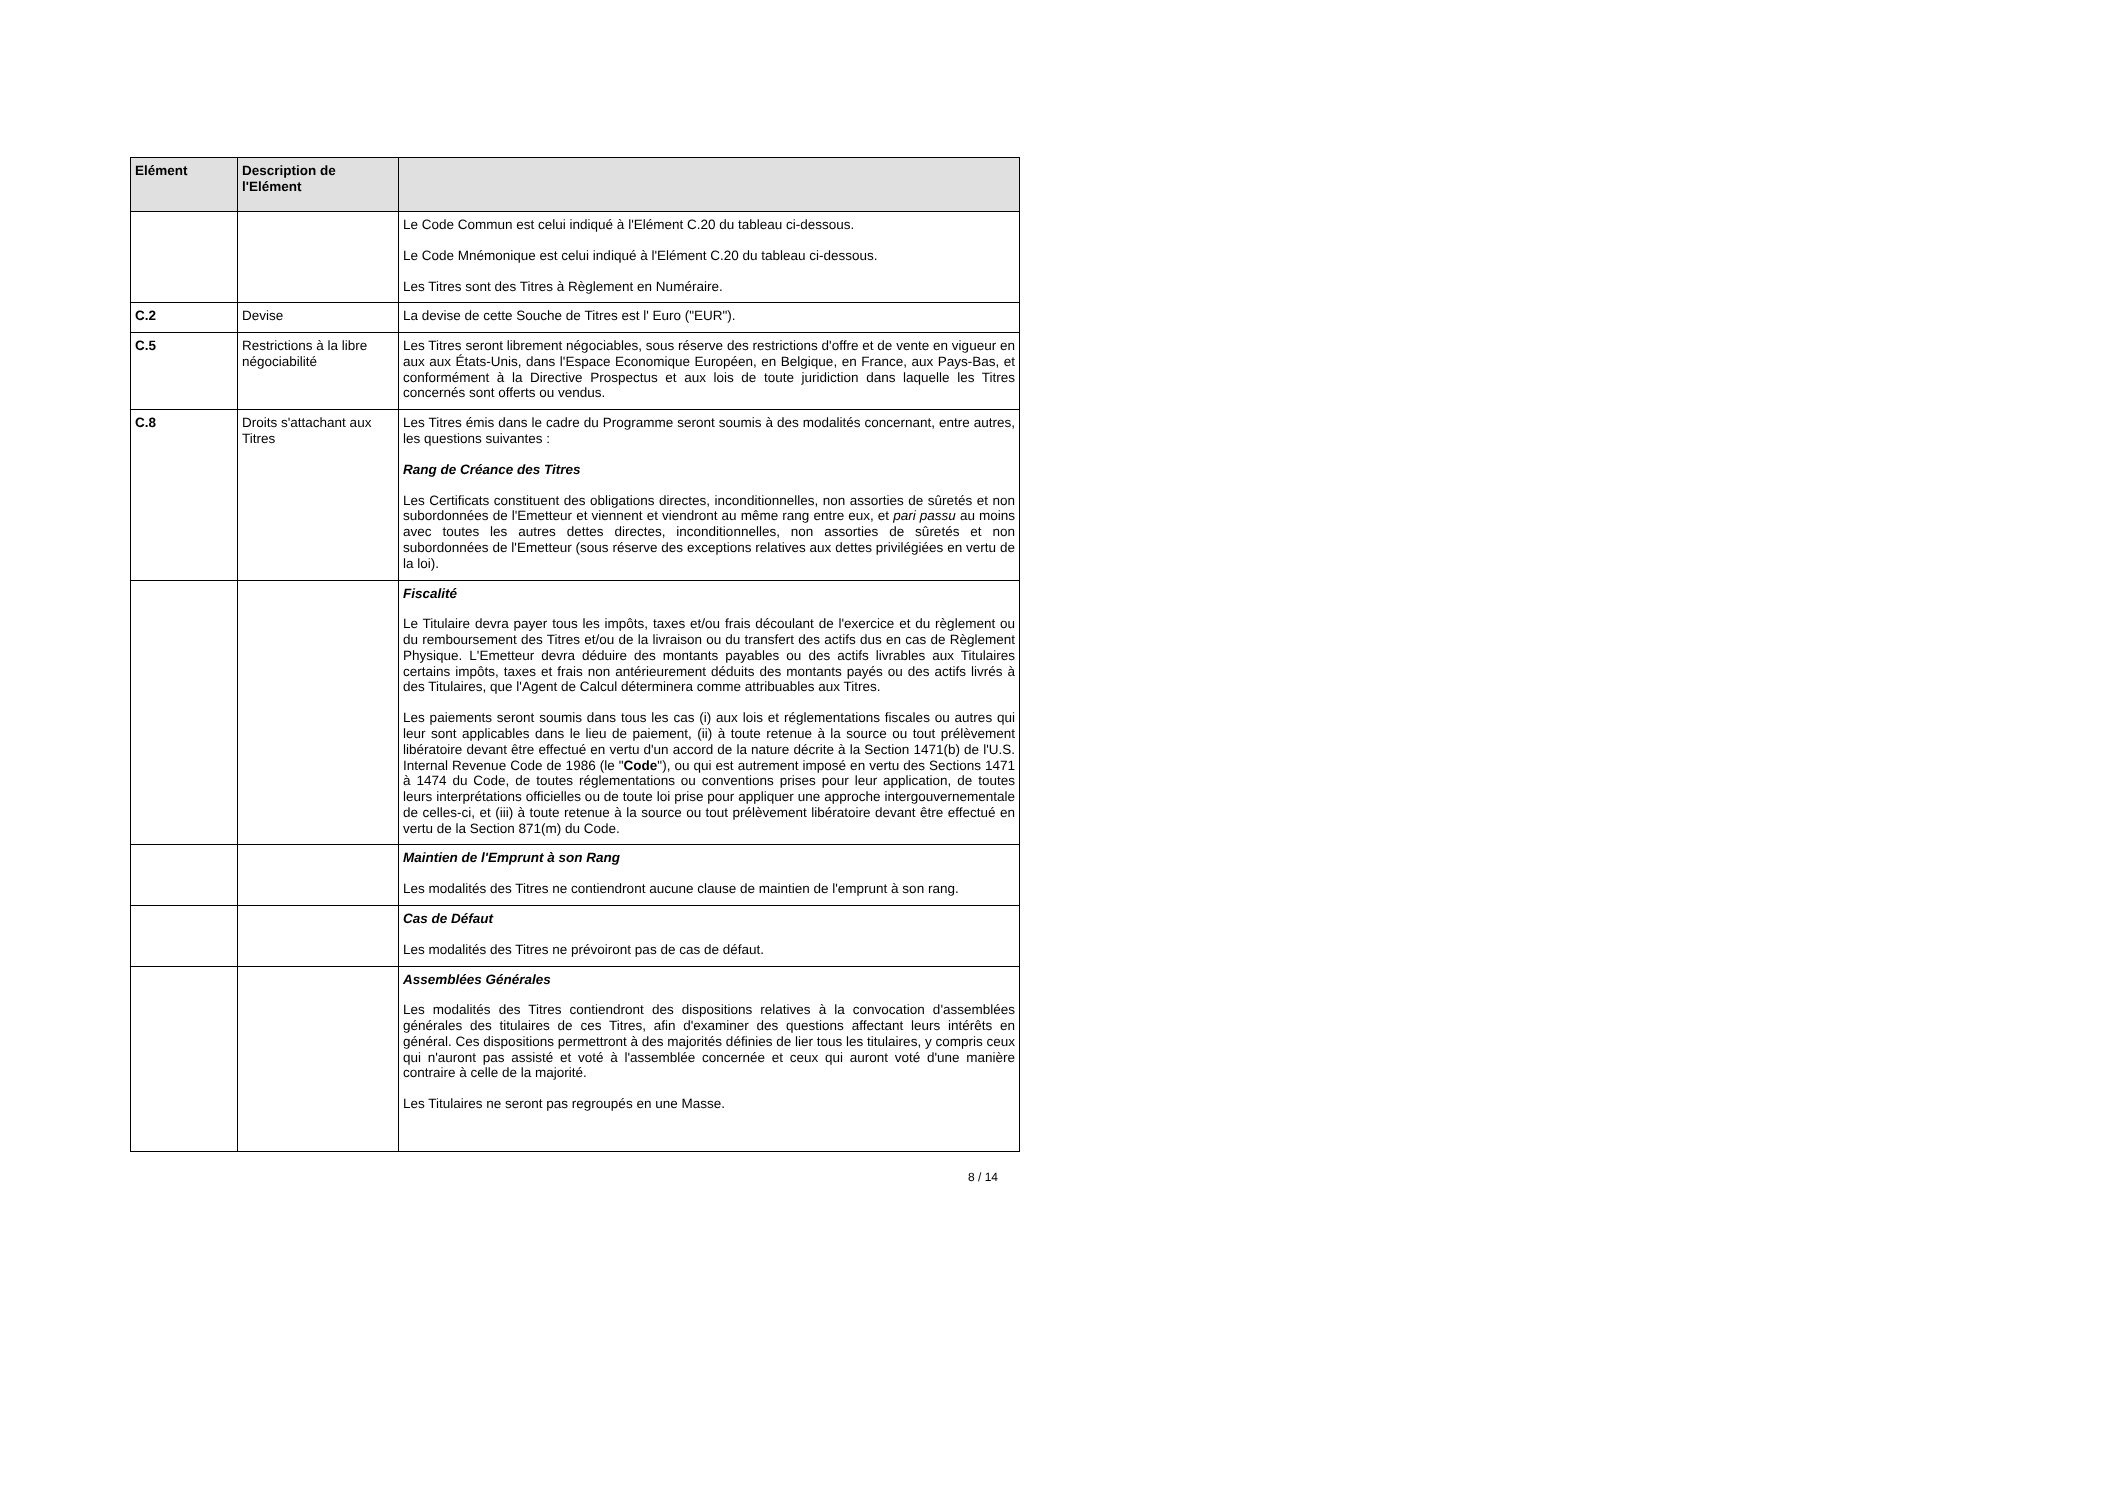| Elément | Description de l'Elément | |
| --- | --- | --- |
| | | Le Code Commun est celui indiqué à l'Elément C.20 du tableau ci-dessous. Le Code Mnémonique est celui indiqué à l'Elément C.20 du tableau ci-dessous. Les Titres sont des Titres à Règlement en Numéraire. |
| C.2 | Devise | La devise de cette Souche de Titres est l' Euro ("EUR"). |
| C.5 | Restrictions à la libre négociabilité | Les Titres seront librement négociables, sous réserve des restrictions d'offre et de vente en vigueur en aux aux États-Unis, dans l'Espace Economique Européen, en Belgique, en France, aux Pays-Bas, et conformément à la Directive Prospectus et aux lois de toute juridiction dans laquelle les Titres concernés sont offerts ou vendus. |
| C.8 | Droits s'attachant aux Titres | Les Titres émis dans le cadre du Programme seront soumis à des modalités concernant, entre autres, les questions suivantes : Rang de Créance des Titres Les Certificats constituent des obligations directes, inconditionnelles, non assorties de sûretés et non subordonnées de l'Emetteur et viennent et viendront au même rang entre eux, et pari passu au moins avec toutes les autres dettes directes, inconditionnelles, non assorties de sûretés et non subordonnées de l'Emetteur (sous réserve des exceptions relatives aux dettes privilégiées en vertu de la loi). |
| | | Fiscalité Le Titulaire devra payer tous les impôts, taxes et/ou frais découlant de l'exercice et du règlement ou du remboursement des Titres et/ou de la livraison ou du transfert des actifs dus en cas de Règlement Physique. L'Emetteur devra déduire des montants payables ou des actifs livrables aux Titulaires certains impôts, taxes et frais non antérieurement déduits des montants payés ou des actifs livrés à des Titulaires, que l'Agent de Calcul déterminera comme attribuables aux Titres. Les paiements seront soumis dans tous les cas (i) aux lois et réglementations fiscales ou autres qui leur sont applicables dans le lieu de paiement, (ii) à toute retenue à la source ou tout prélèvement libératoire devant être effectué en vertu d'un accord de la nature décrite à la Section 1471(b) de l'U.S. Internal Revenue Code de 1986 (le " Code "), ou qui est autrement imposé en vertu des Sections 1471 à 1474 du Code, de toutes réglementations ou conventions prises pour leur application, de toutes leurs interprétations officielles ou de toute loi prise pour appliquer une approche intergouvernementale de celles-ci, et (iii) à toute retenue à la source ou tout prélèvement libératoire devant être effectué en vertu de la Section 871(m) du Code. |
| | | Maintien de l'Emprunt à son Rang Les modalités des Titres ne contiendront aucune clause de maintien de l'emprunt à son rang. |
| | | Cas de Défaut Les modalités des Titres ne prévoiront pas de cas de défaut. |
| | | Assemblées Générales Les modalités des Titres contiendront des dispositions relatives à la convocation d'assemblées générales des titulaires de ces Titres, afin d'examiner des questions affectant leurs intérêts en général. Ces dispositions permettront à des majorités définies de lier tous les titulaires, y compris ceux qui n'auront pas assisté et voté à l'assemblée concernée et ceux qui auront voté d'une manière contraire à celle de la majorité. Les Titulaires ne seront pas regroupés en une Masse. |
8 / 14